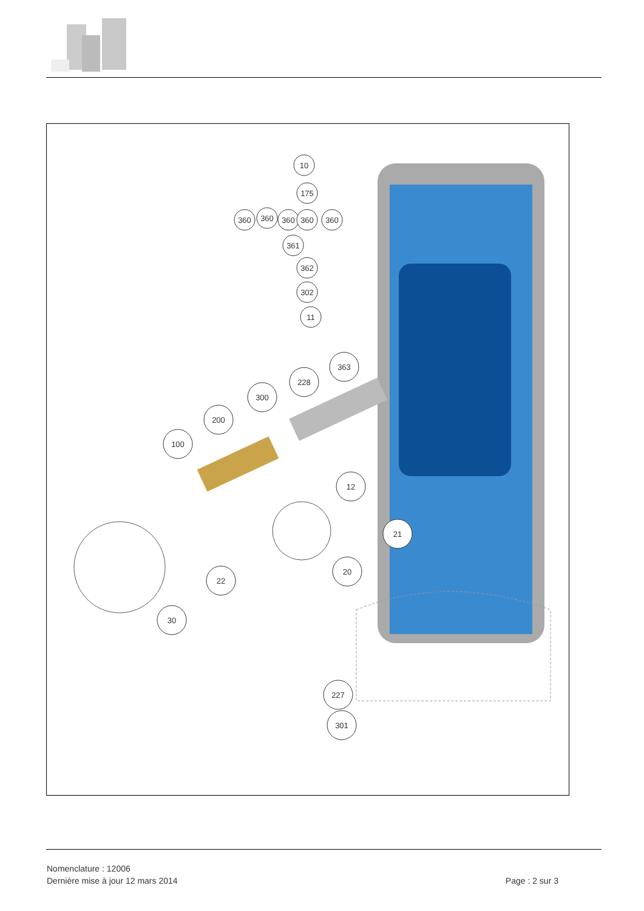10
175
360
360
360
360
360
361
362
302
11
363
228
300
200
100
12
21
20
22
30
227
301
Nomenclature : 12006
Dernière mise à jour 12 mars 2014
Page : 2 sur 3